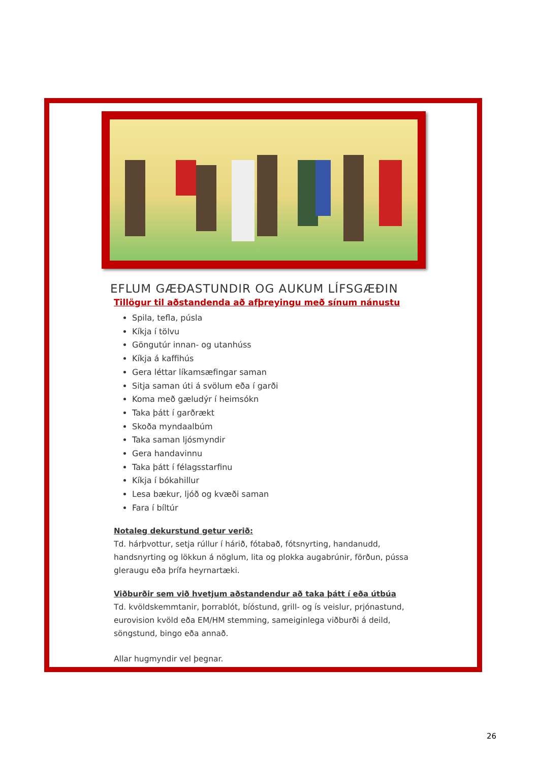EFLUM GÆÐASTUNDIR OG AUKUM LÍFSGÆÐIN
Tillögur til aðstandenda að afþreyingu með sínum nánustu
Spila, tefla, púsla
Kíkja í tölvu
Göngutúr innan- og utanhúss
Kíkja á kaffihús
Gera léttar líkamsæfingar saman
Sitja saman úti á svölum eða í garði
Koma með gæludýr í heimsókn
Taka þátt í garðrækt
Skoða myndaalbúm
Taka saman ljósmyndir
Gera handavinnu
Taka þátt í félagsstarfinu
Kíkja í bókahillur
Lesa bækur, ljóð og kvæði saman
Fara í bíltúr
Notaleg dekurstund getur verið:
Td. hárþvottur, setja rúllur í hárið, fótabað, fótsnyrting, handanudd, handsnyrting og lökkun á nöglum, lita og plokka augabrúnir, förðun, pússa gleraugu eða þrífa heyrnartæki.
Viðburðir sem við hvetjum aðstandendur að taka þátt í eða útbúa
Td. kvöldskemmtanir, þorrablót, bíóstund, grill- og ís veislur, prjónastund, eurovision kvöld eða EM/HM stemming, sameiginlega viðburði á deild, söngstund, bingo eða annað.
Allar hugmyndir vel þegnar.
26